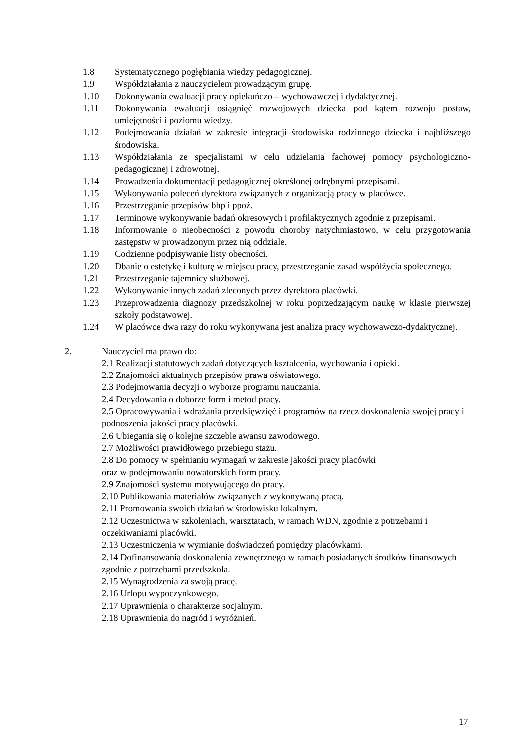1.8 Systematycznego pogłębiania wiedzy pedagogicznej.
1.9 Współdziałania z nauczycielem prowadzącym grupę.
1.10 Dokonywania ewaluacji pracy opiekuńczo – wychowawczej i dydaktycznej.
1.11 Dokonywania ewaluacji osiągnięć rozwojowych dziecka pod kątem rozwoju postaw, umiejętności i poziomu wiedzy.
1.12 Podejmowania działań w zakresie integracji środowiska rodzinnego dziecka i najbliższego środowiska.
1.13 Współdziałania ze specjalistami w celu udzielania fachowej pomocy psychologiczno-pedagogicznej i zdrowotnej.
1.14 Prowadzenia dokumentacji pedagogicznej określonej odrębnymi przepisami.
1.15 Wykonywania poleceń dyrektora związanych z organizacją pracy w placówce.
1.16 Przestrzeganie przepisów bhp i ppoż.
1.17 Terminowe wykonywanie badań okresowych i profilaktycznych zgodnie z przepisami.
1.18 Informowanie o nieobecności z powodu choroby natychmiastowo, w celu przygotowania zastępstw w prowadzonym przez nią oddziale.
1.19 Codzienne podpisywanie listy obecności.
1.20 Dbanie o estetykę i kulturę w miejscu pracy, przestrzeganie zasad współżycia społecznego.
1.21 Przestrzeganie tajemnicy służbowej.
1.22 Wykonywanie innych zadań zleconych przez dyrektora placówki.
1.23 Przeprowadzenia diagnozy przedszkolnej w roku poprzedzającym naukę w klasie pierwszej szkoły podstawowej.
1.24 W placówce dwa razy do roku wykonywana jest analiza pracy wychowawczo-dydaktycznej.
2. Nauczyciel ma prawo do:
2.1 Realizacji statutowych zadań dotyczących kształcenia, wychowania i opieki.
2.2 Znajomości aktualnych przepisów prawa oświatowego.
2.3 Podejmowania decyzji o wyborze programu nauczania.
2.4 Decydowania o doborze form i metod pracy.
2.5 Opracowywania i wdrażania przedsięwzięć i programów na rzecz doskonalenia swojej pracy i podnoszenia jakości pracy placówki.
2.6 Ubiegania się o kolejne szczeble awansu zawodowego.
2.7 Możliwości prawidłowego przebiegu stażu.
2.8 Do pomocy w spełnianiu wymagań w zakresie jakości pracy placówki
oraz w podejmowaniu nowatorskich form pracy.
2.9 Znajomości systemu motywującego do pracy.
2.10 Publikowania materiałów związanych z wykonywaną pracą.
2.11 Promowania swoich działań w środowisku lokalnym.
2.12 Uczestnictwa w szkoleniach, warsztatach, w ramach WDN, zgodnie z potrzebami i oczekiwaniami placówki.
2.13 Uczestniczenia w wymianie doświadczeń pomiędzy placówkami.
2.14 Dofinansowania doskonalenia zewnętrznego w ramach posiadanych środków finansowych zgodnie z potrzebami przedszkola.
2.15 Wynagrodzenia za swoją pracę.
2.16 Urlopu wypoczynkowego.
2.17 Uprawnienia o charakterze socjalnym.
2.18 Uprawnienia do nagród i wyróżnień.
17